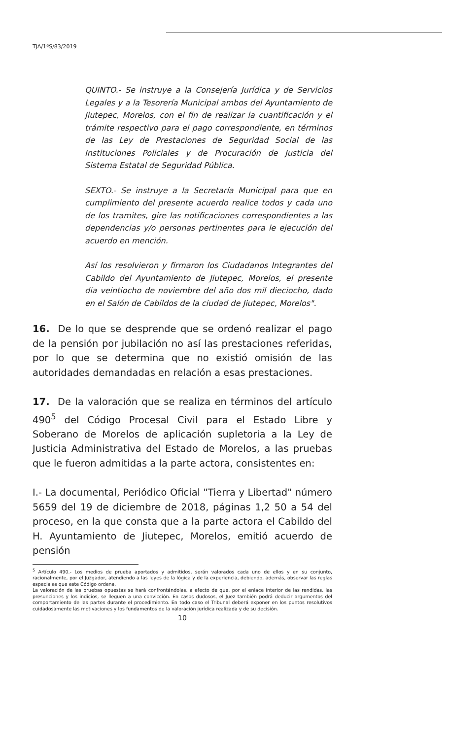TJA/1ªS/83/2019
QUINTO.- Se instruye a la Consejería Jurídica y de Servicios Legales y a la Tesorería Municipal ambos del Ayuntamiento de Jiutepec, Morelos, con el fin de realizar la cuantificación y el trámite respectivo para el pago correspondiente, en términos de las Ley de Prestaciones de Seguridad Social de las Instituciones Policiales y de Procuración de Justicia del Sistema Estatal de Seguridad Pública.
SEXTO.- Se instruye a la Secretaría Municipal para que en cumplimiento del presente acuerdo realice todos y cada uno de los tramites, gire las notificaciones correspondientes a las dependencias y/o personas pertinentes para le ejecución del acuerdo en mención.
Así los resolvieron y firmaron los Ciudadanos Integrantes del Cabildo del Ayuntamiento de Jiutepec, Morelos, el presente día veintiocho de noviembre del año dos mil dieciocho, dado en el Salón de Cabildos de la ciudad de Jiutepec, Morelos".
16. De lo que se desprende que se ordenó realizar el pago de la pensión por jubilación no así las prestaciones referidas, por lo que se determina que no existió omisión de las autoridades demandadas en relación a esas prestaciones.
17. De la valoración que se realiza en términos del artículo 490<sup>5</sup> del Código Procesal Civil para el Estado Libre y Soberano de Morelos de aplicación supletoria a la Ley de Justicia Administrativa del Estado de Morelos, a las pruebas que le fueron admitidas a la parte actora, consistentes en:
I.- La documental, Periódico Oficial "Tierra y Libertad" número 5659 del 19 de diciembre de 2018, páginas 1,2 50 a 54 del proceso, en la que consta que a la parte actora el Cabildo del H. Ayuntamiento de Jiutepec, Morelos, emitió acuerdo de pensión
<sup>5</sup> Artículo 490.- Los medios de prueba aportados y admitidos, serán valorados cada uno de ellos y en su conjunto, racionalmente, por el Juzgador, atendiendo a las leyes de la lógica y de la experiencia, debiendo, además, observar las reglas especiales que este Código ordena.
La valoración de las pruebas opuestas se hará confrontándolas, a efecto de que, por el enlace interior de las rendidas, las presunciones y los indicios, se lleguen a una convicción. En casos dudosos, el Juez también podrá deducir argumentos del comportamiento de las partes durante el procedimiento. En todo caso el Tribunal deberá exponer en los puntos resolutivos cuidadosamente las motivaciones y los fundamentos de la valoración jurídica realizada y de su decisión.
10